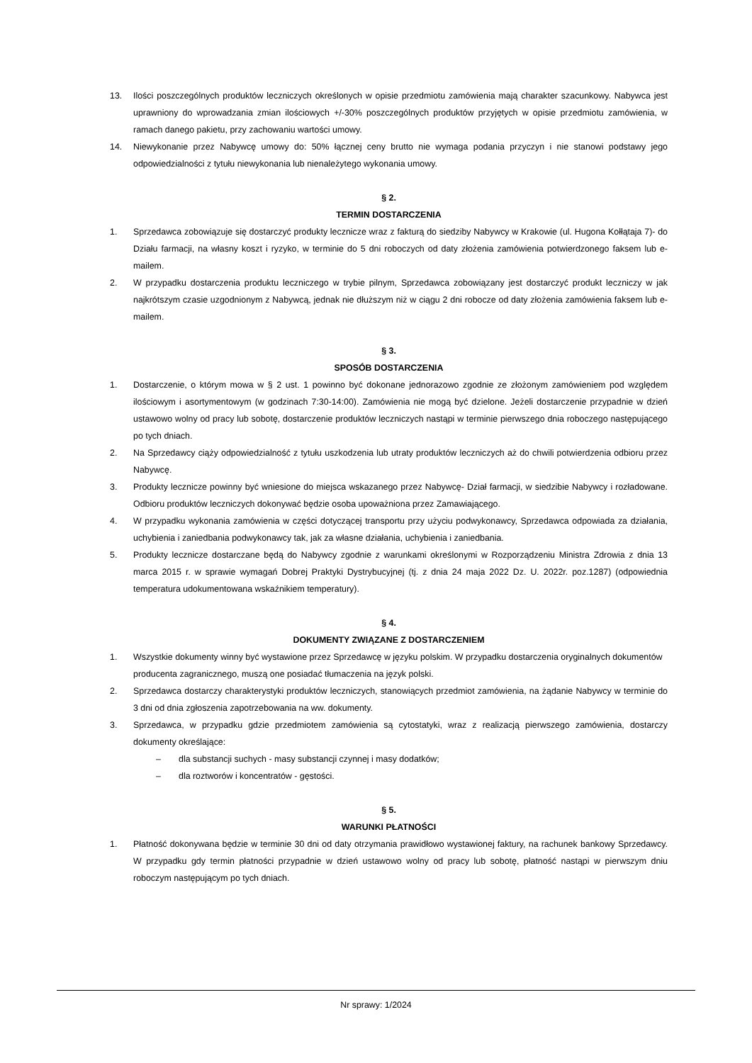13. Ilości poszczególnych produktów leczniczych określonych w opisie przedmiotu zamówienia mają charakter szacunkowy. Nabywca jest uprawniony do wprowadzania zmian ilościowych +/-30% poszczególnych produktów przyjętych w opisie przedmiotu zamówienia, w ramach danego pakietu, przy zachowaniu wartości umowy.
14. Niewykonanie przez Nabywcę umowy do: 50% łącznej ceny brutto nie wymaga podania przyczyn i nie stanowi podstawy jego odpowiedzialności z tytułu niewykonania lub nienależytego wykonania umowy.
§ 2.
TERMIN DOSTARCZENIA
1. Sprzedawca zobowiązuje się dostarczyć produkty lecznicze wraz z fakturą do siedziby Nabywcy w Krakowie (ul. Hugona Kołłątaja 7)- do Działu farmacji, na własny koszt i ryzyko, w terminie do 5 dni roboczych od daty złożenia zamówienia potwierdzonego faksem lub e-mailem.
2. W przypadku dostarczenia produktu leczniczego w trybie pilnym, Sprzedawca zobowiązany jest dostarczyć produkt leczniczy w jak najkrótszym czasie uzgodnionym z Nabywcą, jednak nie dłuższym niż w ciągu 2 dni robocze od daty złożenia zamówienia faksem lub e-mailem.
§ 3.
SPOSÓB DOSTARCZENIA
1. Dostarczenie, o którym mowa w § 2 ust. 1 powinno być dokonane jednorazowo zgodnie ze złożonym zamówieniem pod względem ilościowym i asortymentowym (w godzinach 7:30-14:00). Zamówienia nie mogą być dzielone. Jeżeli dostarczenie przypadnie w dzień ustawowo wolny od pracy lub sobotę, dostarczenie produktów leczniczych nastąpi w terminie pierwszego dnia roboczego następującego po tych dniach.
2. Na Sprzedawcy ciąży odpowiedzialność z tytułu uszkodzenia lub utraty produktów leczniczych aż do chwili potwierdzenia odbioru przez Nabywcę.
3. Produkty lecznicze powinny być wniesione do miejsca wskazanego przez Nabywcę- Dział farmacji, w siedzibie Nabywcy i rozładowane. Odbioru produktów leczniczych dokonywać będzie osoba upoważniona przez Zamawiającego.
4. W przypadku wykonania zamówienia w części dotyczącej transportu przy użyciu podwykonawcy, Sprzedawca odpowiada za działania, uchybienia i zaniedbania podwykonawcy tak, jak za własne działania, uchybienia i zaniedbania.
5. Produkty lecznicze dostarczane będą do Nabywcy zgodnie z warunkami określonymi w Rozporządzeniu Ministra Zdrowia z dnia 13 marca 2015 r. w sprawie wymagań Dobrej Praktyki Dystrybucyjnej (tj. z dnia 24 maja 2022 Dz. U. 2022r. poz.1287) (odpowiednia temperatura udokumentowana wskaźnikiem temperatury).
§ 4.
DOKUMENTY ZWIĄZANE Z DOSTARCZENIEM
1. Wszystkie dokumenty winny być wystawione przez Sprzedawcę w języku polskim. W przypadku dostarczenia oryginalnych dokumentów producenta zagranicznego, muszą one posiadać tłumaczenia na język polski.
2. Sprzedawca dostarczy charakterystyki produktów leczniczych, stanowiących przedmiot zamówienia, na żądanie Nabywcy w terminie do 3 dni od dnia zgłoszenia zapotrzebowania na ww. dokumenty.
3. Sprzedawca, w przypadku gdzie przedmiotem zamówienia są cytostatyki, wraz z realizacją pierwszego zamówienia, dostarczy dokumenty określające:
– dla substancji suchych - masy substancji czynnej i masy dodatków;
– dla roztworów i koncentratów - gęstości.
§ 5.
WARUNKI PŁATNOŚCI
1. Płatność dokonywana będzie w terminie 30 dni od daty otrzymania prawidłowo wystawionej faktury, na rachunek bankowy Sprzedawcy. W przypadku gdy termin płatności przypadnie w dzień ustawowo wolny od pracy lub sobotę, płatność nastąpi w pierwszym dniu roboczym następującym po tych dniach.
Nr sprawy: 1/2024